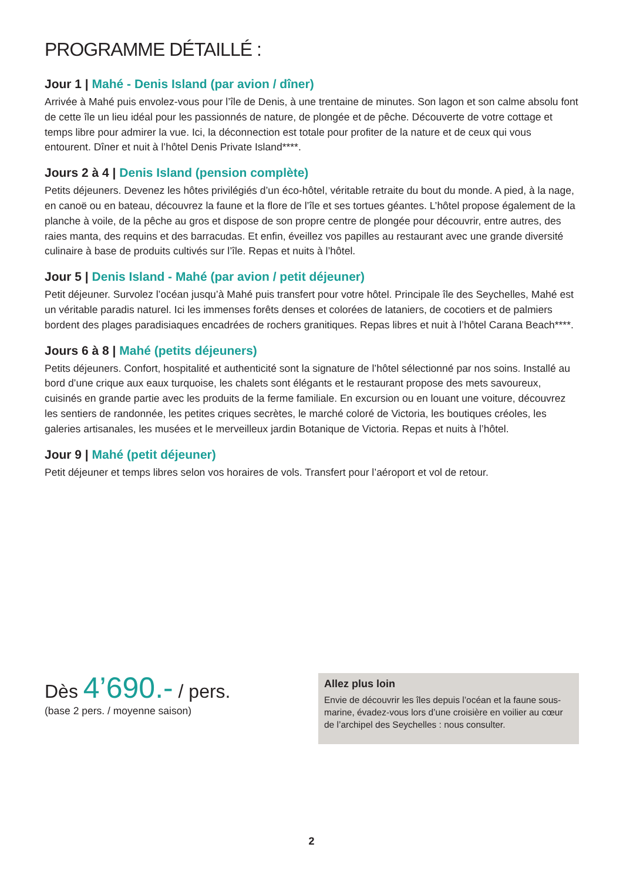PROGRAMME DÉTAILLÉ :
Jour 1 | Mahé - Denis Island (par avion / dîner)
Arrivée à Mahé puis envolez-vous pour l’île de Denis, à une trentaine de minutes. Son lagon et son calme absolu font de cette île un lieu idéal pour les passionnés de nature, de plongée et de pêche. Découverte de votre cottage et temps libre pour admirer la vue. Ici, la déconnection est totale pour profiter de la nature et de ceux qui vous entourent. Dîner et nuit à l’hôtel Denis Private Island****.
Jours 2 à 4 | Denis Island (pension complète)
Petits déjeuners. Devenez les hôtes privilégiés d’un éco-hôtel, véritable retraite du bout du monde. A pied, à la nage, en canoë ou en bateau, découvrez la faune et la flore de l’île et ses tortues géantes. L’hôtel propose également de la planche à voile, de la pêche au gros et dispose de son propre centre de plongée pour découvrir, entre autres, des raies manta, des requins et des barracudas. Et enfin, éveillez vos papilles au restaurant avec une grande diversité culinaire à base de produits cultivés sur l’île. Repas et nuits à l’hôtel.
Jour 5 | Denis Island - Mahé (par avion / petit déjeuner)
Petit déjeuner. Survolez l’océan jusqu’à Mahé puis transfert pour votre hôtel. Principale île des Seychelles, Mahé est un véritable paradis naturel. Ici les immenses forêts denses et colorées de lataniers, de cocotiers et de palmiers bordent des plages paradisiaques encadrées de rochers granitiques. Repas libres et nuit à l’hôtel Carana Beach****.
Jours 6 à 8 | Mahé (petits déjeuners)
Petits déjeuners. Confort, hospitalité et authenticité sont la signature de l’hôtel sélectionné par nos soins. Installé au bord d’une crique aux eaux turquoise, les chalets sont élégants et le restaurant propose des mets savoureux, cuisinés en grande partie avec les produits de la ferme familiale. En excursion ou en louant une voiture, découvrez les sentiers de randonnée, les petites criques secrètes, le marché coloré de Victoria, les boutiques créoles, les galeries artisanales, les musées et le merveilleux jardin Botanique de Victoria. Repas et nuits à l’hôtel.
Jour 9 | Mahé (petit déjeuner)
Petit déjeuner et temps libres selon vos horaires de vols. Transfert pour l’aéroport et vol de retour.
Dès 4’690.- / pers.
(base 2 pers. / moyenne saison)
Allez plus loin
Envie de découvrir les îles depuis l’océan et la faune sous-marine, évadez-vous lors d’une croisière en voilier au cœur de l’archipel des Seychelles : nous consulter.
2